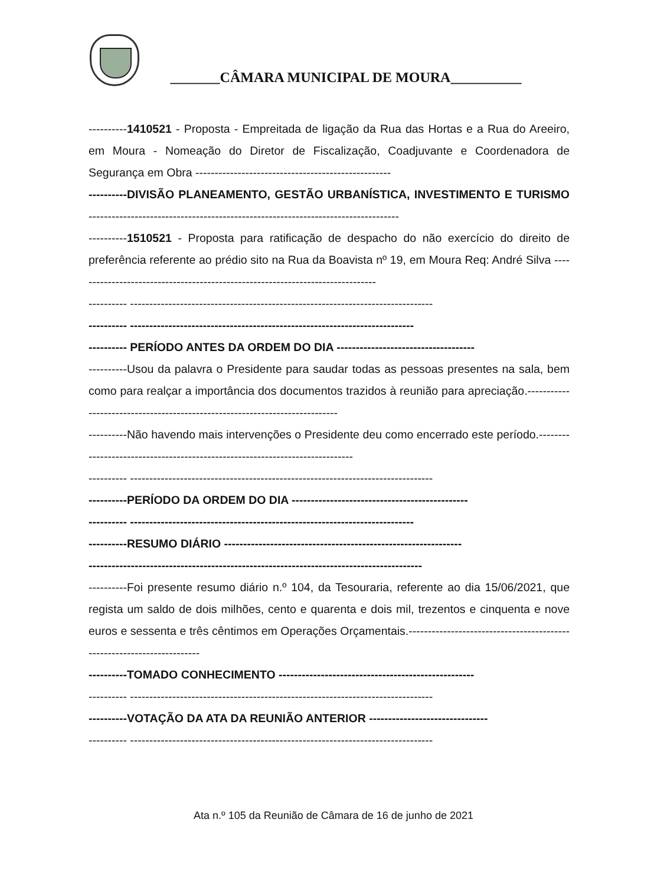_______CÂMARA MUNICIPAL DE MOURA__________
----------1410521 - Proposta - Empreitada de ligação da Rua das Hortas e a Rua do Areeiro, em Moura - Nomeação do Diretor de Fiscalização, Coadjuvante e Coordenadora de Segurança em Obra ---------------------------------------------------
----------DIVISÃO PLANEAMENTO, GESTÃO URBANÍSTICA, INVESTIMENTO E TURISMO ---------------------------------------------------------------------------------
----------1510521 - Proposta para ratificação de despacho do não exercício do direito de preferência referente ao prédio sito na Rua da Boavista nº 19, em Moura Req: André Silva -------------------------------------------------------------------------------
---------- -------------------------------------------------------------------------------
---------- --------------------------------------------------------------------------
---------- PERÍODO ANTES DA ORDEM DO DIA ------------------------------------
----------Usou da palavra o Presidente para saudar todas as pessoas presentes na sala, bem como para realçar a importância dos documentos trazidos à reunião para apreciação.----------------------------------------------------------------------------
----------Não havendo mais intervenções o Presidente deu como encerrado este período.-----------------------------------------------------------------------------
---------- -------------------------------------------------------------------------------
----------PERÍODO DA ORDEM DO DIA ----------------------------------------------
---------- --------------------------------------------------------------------------
----------RESUMO DIÁRIO --------------------------------------------------------------
---------------------------------------------------------------------------------------
----------Foi presente resumo diário n.º 104, da Tesouraria, referente ao dia 15/06/2021, que regista um saldo de dois milhões, cento e quarenta e dois mil, trezentos e cinquenta e nove euros e sessenta e três cêntimos em Operações Orçamentais.-----------------------------------------------------------------------
----------TOMADO CONHECIMENTO ---------------------------------------------------
---------- -------------------------------------------------------------------------------
----------VOTAÇÃO DA ATA DA REUNIÃO ANTERIOR -------------------------------
---------- -------------------------------------------------------------------------------
Ata n.º 105 da Reunião de Câmara de 16 de junho de 2021